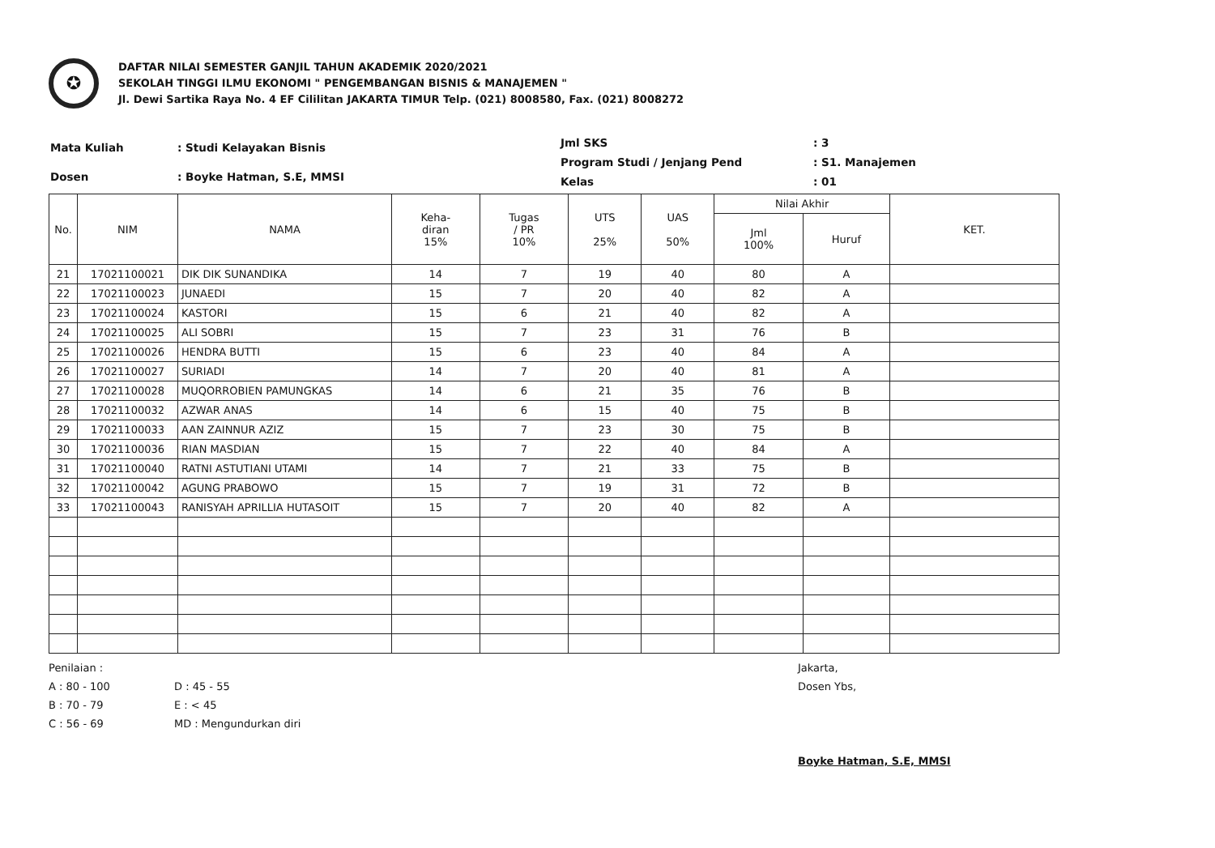✪
DAFTAR NILAI SEMESTER GANJIL TAHUN AKADEMIK 2020/2021
SEKOLAH TINGGI ILMU EKONOMI " PENGEMBANGAN BISNIS & MANAJEMEN "
Jl. Dewi Sartika Raya No. 4 EF Cililitan JAKARTA TIMUR Telp. (021) 8008580, Fax. (021) 8008272
| Mata Kuliah | : Studi Kelayakan Bisnis |
| Dosen | : Boyke Hatman, S.E, MMSI |
| Jml SKS | : 3 |
| Program Studi / Jenjang Pend | : S1. Manajemen |
| Kelas | : 01 |
| No. | NIM | NAMA | Keha- diran 15% | Tugas / PR 10% | UTS 25% | UAS 50% | Nilai Akhir | | KET. |
| --- | --- | --- | --- | --- | --- | --- | --- | --- | --- |
| | | | | | | | Jml 100% | Huruf | |
| 21 | 17021100021 | DIK DIK SUNANDIKA | 14 | 7 | 19 | 40 | 80 | A | |
| 22 | 17021100023 | JUNAEDI | 15 | 7 | 20 | 40 | 82 | A | |
| 23 | 17021100024 | KASTORI | 15 | 6 | 21 | 40 | 82 | A | |
| 24 | 17021100025 | ALI SOBRI | 15 | 7 | 23 | 31 | 76 | B | |
| 25 | 17021100026 | HENDRA BUTTI | 15 | 6 | 23 | 40 | 84 | A | |
| 26 | 17021100027 | SURIADI | 14 | 7 | 20 | 40 | 81 | A | |
| 27 | 17021100028 | MUQORROBIEN PAMUNGKAS | 14 | 6 | 21 | 35 | 76 | B | |
| 28 | 17021100032 | AZWAR ANAS | 14 | 6 | 15 | 40 | 75 | B | |
| 29 | 17021100033 | AAN ZAINNUR AZIZ | 15 | 7 | 23 | 30 | 75 | B | |
| 30 | 17021100036 | RIAN MASDIAN | 15 | 7 | 22 | 40 | 84 | A | |
| 31 | 17021100040 | RATNI ASTUTIANI UTAMI | 14 | 7 | 21 | 33 | 75 | B | |
| 32 | 17021100042 | AGUNG PRABOWO | 15 | 7 | 19 | 31 | 72 | B | |
| 33 | 17021100043 | RANISYAH APRILLIA HUTASOIT | 15 | 7 | 20 | 40 | 82 | A | |
Penilaian :
A : 80 - 100
B : 70 - 79
C : 56 - 69
D : 45 - 55
E : < 45
MD : Mengundurkan diri
Jakarta,
Dosen Ybs,
Boyke Hatman, S.E, MMSI